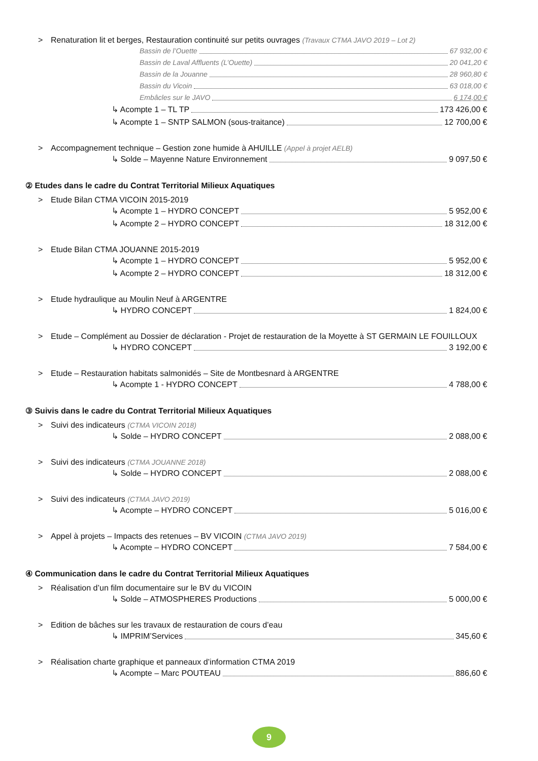> Renaturation lit et berges, Restauration continuité sur petits ouvrages (Travaux CTMA JAVO 2019 – Lot 2)
Bassin de l’Ouette 67 932,00 €
Bassin de Laval Affluents (L’Ouette) 20 041,20 €
Bassin de la Jouanne 28 960,80 €
Bassin du Vicoin 63 018,00 €
Embâcles sur le JAVO 6 174,00 €
↳ Acompte 1 – TL TP 173 426,00 €
↳ Acompte 1 – SNTP SALMON (sous-traitance) 12 700,00 €
> Accompagnement technique – Gestion zone humide à AHUILLE (Appel à projet AELB)
↳ Solde – Mayenne Nature Environnement 9 097,50 €
② Etudes dans le cadre du Contrat Territorial Milieux Aquatiques
> Etude Bilan CTMA VICOIN 2015-2019
↳ Acompte 1 – HYDRO CONCEPT 5 952,00 €
↳ Acompte 2 – HYDRO CONCEPT 18 312,00 €
> Etude Bilan CTMA JOUANNE 2015-2019
↳ Acompte 1 – HYDRO CONCEPT 5 952,00 €
↳ Acompte 2 – HYDRO CONCEPT 18 312,00 €
> Etude hydraulique au Moulin Neuf à ARGENTRE
↳ HYDRO CONCEPT 1 824,00 €
> Etude – Complément au Dossier de déclaration - Projet de restauration de la Moyette à ST GERMAIN LE FOUILLOUX
↳ HYDRO CONCEPT 3 192,00 €
> Etude – Restauration habitats salmonidés – Site de Montbesnard à ARGENTRE
↳ Acompte 1 - HYDRO CONCEPT 4 788,00 €
③ Suivis dans le cadre du Contrat Territorial Milieux Aquatiques
> Suivi des indicateurs (CTMA VICOIN 2018)
↳ Solde – HYDRO CONCEPT 2 088,00 €
> Suivi des indicateurs (CTMA JOUANNE 2018)
↳ Solde – HYDRO CONCEPT 2 088,00 €
> Suivi des indicateurs (CTMA JAVO 2019)
↳ Acompte – HYDRO CONCEPT 5 016,00 €
> Appel à projets – Impacts des retenues – BV VICOIN (CTMA JAVO 2019)
↳ Acompte – HYDRO CONCEPT 7 584,00 €
④ Communication dans le cadre du Contrat Territorial Milieux Aquatiques
> Réalisation d’un film documentaire sur le BV du VICOIN
↳ Solde – ATMOSPHERES Productions 5 000,00 €
> Edition de bâches sur les travaux de restauration de cours d’eau
↳ IMPRIM’Services 345,60 €
> Réalisation charte graphique et panneaux d’information CTMA 2019
↳ Acompte – Marc POUTEAU 886,60 €
9